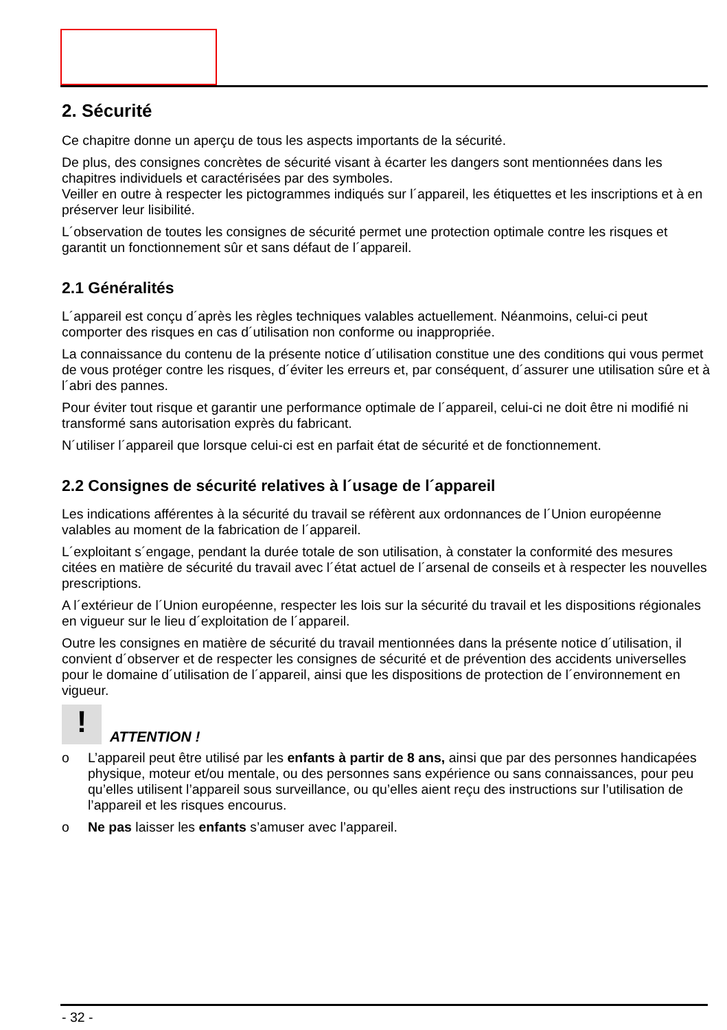2. Sécurité
Ce chapitre donne un aperçu de tous les aspects importants de la sécurité.
De plus, des consignes concrètes de sécurité visant à écarter les dangers sont mentionnées dans les chapitres individuels et caractérisées par des symboles.
Veiller en outre à respecter les pictogrammes indiqués sur l´appareil, les étiquettes et les inscriptions et à en préserver leur lisibilité.
L´observation de toutes les consignes de sécurité permet une protection optimale contre les risques et garantit un fonctionnement sûr et sans défaut de l´appareil.
2.1 Généralités
L´appareil est conçu d´après les règles techniques valables actuellement. Néanmoins, celui-ci peut comporter des risques en cas d´utilisation non conforme ou inappropriée.
La connaissance du contenu de la présente notice d´utilisation constitue une des conditions qui vous permet de vous protéger contre les risques, d´éviter les erreurs et, par conséquent, d´assurer une utilisation sûre et à l´abri des pannes.
Pour éviter tout risque et garantir une performance optimale de l´appareil, celui-ci ne doit être ni modifié ni transformé sans autorisation exprès du fabricant.
N´utiliser l´appareil que lorsque celui-ci est en parfait état de sécurité et de fonctionnement.
2.2 Consignes de sécurité relatives à l´usage de l´appareil
Les indications afférentes à la sécurité du travail se réfèrent aux ordonnances de l´Union européenne valables au moment de la fabrication de l´appareil.
L´exploitant s´engage, pendant la durée totale de son utilisation, à constater la conformité des mesures citées en matière de sécurité du travail avec l´état actuel de l´arsenal de conseils et à respecter les nouvelles prescriptions.
A l´extérieur de l´Union européenne, respecter les lois sur la sécurité du travail et les dispositions régionales en vigueur sur le lieu d´exploitation de l´appareil.
Outre les consignes en matière de sécurité du travail mentionnées dans la présente notice d´utilisation, il convient d´observer et de respecter les consignes de sécurité et de prévention des accidents universelles pour le domaine d´utilisation de l´appareil, ainsi que les dispositions de protection de l´environnement en vigueur.
!
ATTENTION !
o L’appareil peut être utilisé par les enfants à partir de 8 ans, ainsi que par des personnes handicapées physique, moteur et/ou mentale, ou des personnes sans expérience ou sans connaissances, pour peu qu’elles utilisent l’appareil sous surveillance, ou qu’elles aient reçu des instructions sur l’utilisation de l’appareil et les risques encourus.
o Ne pas laisser les enfants s’amuser avec l’appareil.
- 32 -